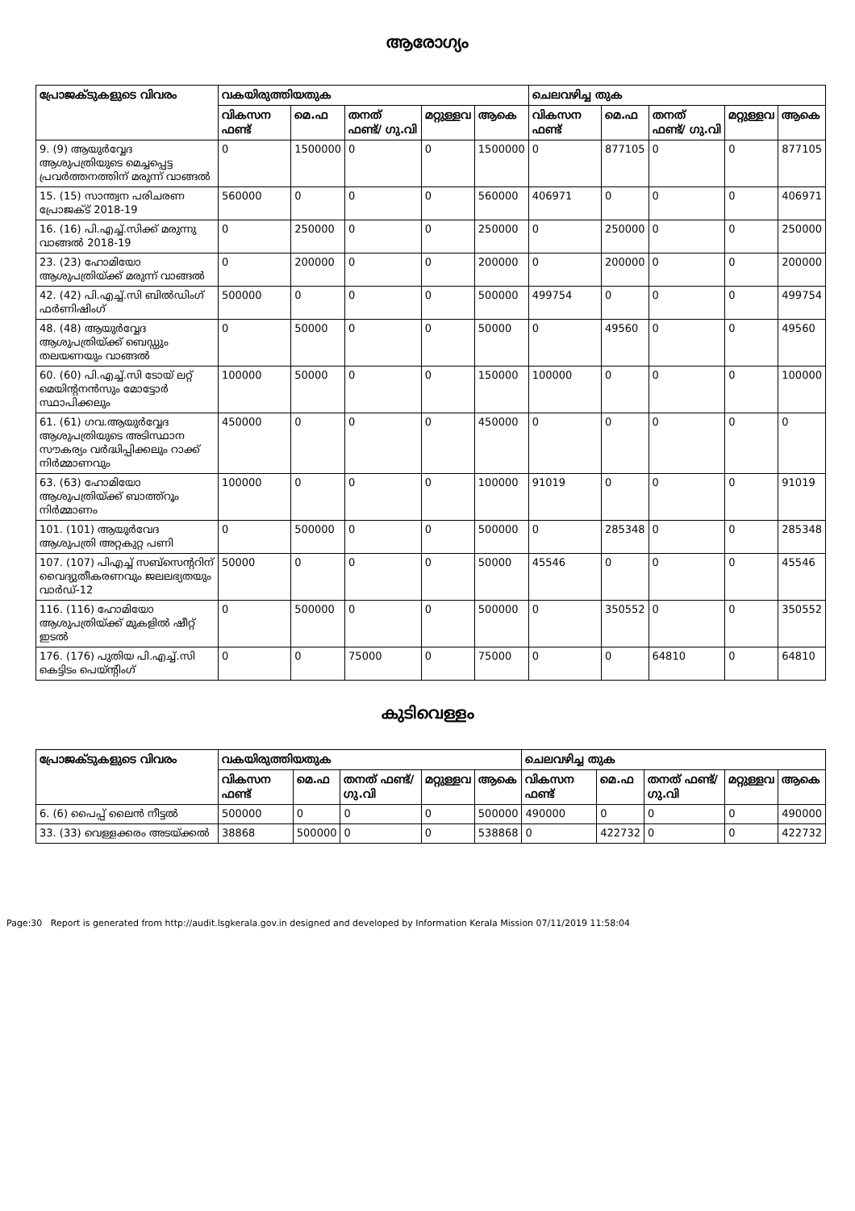ആരോഗ്യം
| പ്രോജക്ടുകളുടെ വിവരം | വകയിരുത്തിയതുക | | | | | ചെലവഴിച്ച തുക | | | | |
| --- | --- | --- | --- | --- | --- | --- | --- | --- | --- | --- |
| | വികസന ഫണ്ട് | മെ.ഫ | തനത് ഫണ്ട്/ ഗു.വി | മറ്റുള്ളവ | ആകെ | വികസന ഫണ്ട് | മെ.ഫ | തനത് ഫണ്ട്/ ഗു.വി | മറ്റുള്ളവ | ആകെ |
| 9. (9) ആയുർവ്വേദ ആശുപത്രിയുടെ മെച്ചപ്പെട്ട പ്രവർത്തനത്തിന് മരുന്ന് വാങ്ങൽ | 0 | 1500000 | 0 | 0 | 1500000 | 0 | 877105 | 0 | 0 | 877105 |
| 15. (15) സാന്ത്വന പരിചരണ പ്രോജക്ട് 2018-19 | 560000 | 0 | 0 | 0 | 560000 | 406971 | 0 | 0 | 0 | 406971 |
| 16. (16) പി.എച്ച്.സിക്ക് മരുന്നു വാങ്ങൽ 2018-19 | 0 | 250000 | 0 | 0 | 250000 | 0 | 250000 | 0 | 0 | 250000 |
| 23. (23) ഹോമിയോ ആശുപത്രിയ്ക്ക് മരുന്ന് വാങ്ങൽ | 0 | 200000 | 0 | 0 | 200000 | 0 | 200000 | 0 | 0 | 200000 |
| 42. (42) പി.എച്ച്.സി ബിൽഡിംഗ് ഫർണിഷിംഗ് | 500000 | 0 | 0 | 0 | 500000 | 499754 | 0 | 0 | 0 | 499754 |
| 48. (48) ആയുർവ്വേദ ആശുപത്രിയ്ക്ക് ബെഡ്ഡും തലയണയും വാങ്ങൽ | 0 | 50000 | 0 | 0 | 50000 | 0 | 49560 | 0 | 0 | 49560 |
| 60. (60) പി.എച്ച്.സി ടോയ് ലറ്റ് മെയിന്റനൻസും മോട്ടോർ സ്ഥാപിക്കലും | 100000 | 50000 | 0 | 0 | 150000 | 100000 | 0 | 0 | 0 | 100000 |
| 61. (61) ഗവ.ആയുർവ്വേദ ആശുപത്രിയുടെ അടിസ്ഥാന സൗകര്യം വർദ്ധിപ്പിക്കലും റാക്ക് നിർമ്മാണവും | 450000 | 0 | 0 | 0 | 450000 | 0 | 0 | 0 | 0 | 0 |
| 63. (63) ഹോമിയോ ആശുപത്രിയ്ക്ക് ബാത്ത്റൂം നിർമ്മാണം | 100000 | 0 | 0 | 0 | 100000 | 91019 | 0 | 0 | 0 | 91019 |
| 101. (101) ആയുർവേദ ആശുപത്രി അറ്റകുറ്റ പണി | 0 | 500000 | 0 | 0 | 500000 | 0 | 285348 | 0 | 0 | 285348 |
| 107. (107) പിഎച്ച് സബ്സെന്ററിന് വൈദ്യുതീകരണവും ജലലഭ്യതയും വാർഡ്-12 | 50000 | 0 | 0 | 0 | 50000 | 45546 | 0 | 0 | 0 | 45546 |
| 116. (116) ഹോമിയോ ആശുപത്രിയ്ക്ക് മുകളിൽ ഷീറ്റ് ഇടൽ | 0 | 500000 | 0 | 0 | 500000 | 0 | 350552 | 0 | 0 | 350552 |
| 176. (176) പുതിയ പി.എച്ച്.സി കെട്ടിടം പെയ്ന്റിംഗ് | 0 | 0 | 75000 | 0 | 75000 | 0 | 0 | 64810 | 0 | 64810 |
കുടിവെള്ളം
| പ്രോജക്ടുകളുടെ വിവരം | വകയിരുത്തിയതുക | | | | | ചെലവഴിച്ച തുക | | | | |
| --- | --- | --- | --- | --- | --- | --- | --- | --- | --- | --- |
| | വികസന ഫണ്ട് | മെ.ഫ | തനത് ഫണ്ട്/ ഗു.വി | മറ്റുള്ളവ | ആകെ | വികസന ഫണ്ട് | മെ.ഫ | തനത് ഫണ്ട്/ ഗു.വി | മറ്റുള്ളവ | ആകെ |
| 6. (6) പൈപ്പ് ലൈൻ നീട്ടൽ | 500000 | 0 | 0 | 0 | 500000 | 490000 | 0 | 0 | 0 | 490000 |
| 33. (33) വെള്ളക്കരം അടയ്ക്കൽ | 38868 | 500000 | 0 | 0 | 538868 | 0 | 422732 | 0 | 0 | 422732 |
Page:30 Report is generated from http://audit.lsgkerala.gov.in designed and developed by Information Kerala Mission 07/11/2019 11:58:04